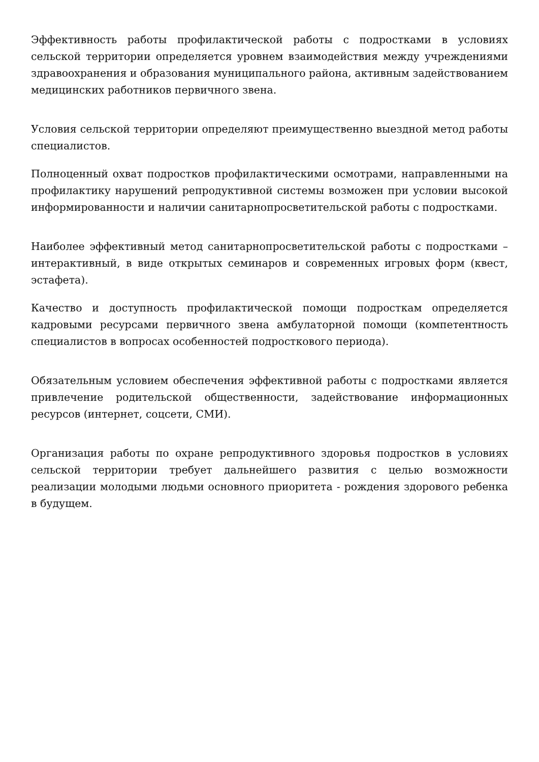Эффективность работы профилактической работы с подростками в условиях сельской территории определяется уровнем взаимодействия между учреждениями здравоохранения и образования муниципального района, активным задействованием медицинских работников первичного звена.
Условия сельской территории определяют преимущественно выездной метод работы специалистов.
Полноценный охват подростков профилактическими осмотрами, направленными на профилактику нарушений репродуктивной системы возможен при условии высокой информированности и наличии санитарнопросветительской работы с подростками.
Наиболее эффективный метод санитарнопросветительской работы с подростками – интерактивный, в виде открытых семинаров и современных игровых форм (квест, эстафета).
Качество и доступность профилактической помощи подросткам определяется кадровыми ресурсами первичного звена амбулаторной помощи (компетентность специалистов в вопросах особенностей подросткового периода).
Обязательным условием обеспечения эффективной работы с подростками является привлечение родительской общественности, задействование информационных ресурсов (интернет, соцсети, СМИ).
Организация работы по охране репродуктивного здоровья подростков в условиях сельской территории требует дальнейшего развития с целью возможности реализации молодыми людьми основного приоритета - рождения здорового ребенка в будущем.